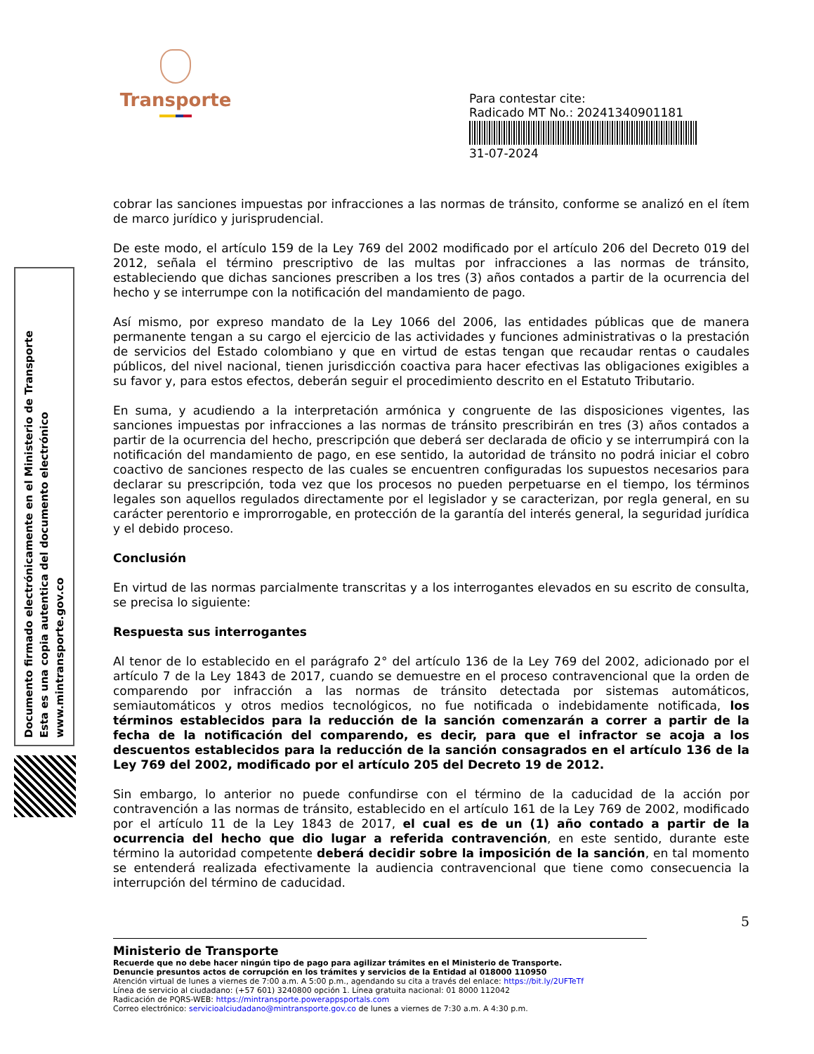Transporte
Para contestar cite:
Radicado MT No.: 20241340901181
31-07-2024
Documento firmado electrónicamente en el Ministerio de Transporte
Esta es una copia autentica del documento electrónico
www.mintransporte.gov.co
cobrar las sanciones impuestas por infracciones a las normas de tránsito, conforme se analizó en el ítem de marco jurídico y jurisprudencial.
De este modo, el artículo 159 de la Ley 769 del 2002 modificado por el artículo 206 del Decreto 019 del 2012, señala el término prescriptivo de las multas por infracciones a las normas de tránsito, estableciendo que dichas sanciones prescriben a los tres (3) años contados a partir de la ocurrencia del hecho y se interrumpe con la notificación del mandamiento de pago.
Así mismo, por expreso mandato de la Ley 1066 del 2006, las entidades públicas que de manera permanente tengan a su cargo el ejercicio de las actividades y funciones administrativas o la prestación de servicios del Estado colombiano y que en virtud de estas tengan que recaudar rentas o caudales públicos, del nivel nacional, tienen jurisdicción coactiva para hacer efectivas las obligaciones exigibles a su favor y, para estos efectos, deberán seguir el procedimiento descrito en el Estatuto Tributario.
En suma, y acudiendo a la interpretación armónica y congruente de las disposiciones vigentes, las sanciones impuestas por infracciones a las normas de tránsito prescribirán en tres (3) años contados a partir de la ocurrencia del hecho, prescripción que deberá ser declarada de oficio y se interrumpirá con la notificación del mandamiento de pago, en ese sentido, la autoridad de tránsito no podrá iniciar el cobro coactivo de sanciones respecto de las cuales se encuentren configuradas los supuestos necesarios para declarar su prescripción, toda vez que los procesos no pueden perpetuarse en el tiempo, los términos legales son aquellos regulados directamente por el legislador y se caracterizan, por regla general, en su carácter perentorio e improrrogable, en protección de la garantía del interés general, la seguridad jurídica y el debido proceso.
Conclusión
En virtud de las normas parcialmente transcritas y a los interrogantes elevados en su escrito de consulta, se precisa lo siguiente:
Respuesta sus interrogantes
Al tenor de lo establecido en el parágrafo 2° del artículo 136 de la Ley 769 del 2002, adicionado por el artículo 7 de la Ley 1843 de 2017, cuando se demuestre en el proceso contravencional que la orden de comparendo por infracción a las normas de tránsito detectada por sistemas automáticos, semiautomáticos y otros medios tecnológicos, no fue notificada o indebidamente notificada, los términos establecidos para la reducción de la sanción comenzarán a correr a partir de la fecha de la notificación del comparendo, es decir, para que el infractor se acoja a los descuentos establecidos para la reducción de la sanción consagrados en el artículo 136 de la Ley 769 del 2002, modificado por el artículo 205 del Decreto 19 de 2012.
Sin embargo, lo anterior no puede confundirse con el término de la caducidad de la acción por contravención a las normas de tránsito, establecido en el artículo 161 de la Ley 769 de 2002, modificado por el artículo 11 de la Ley 1843 de 2017, el cual es de un (1) año contado a partir de la ocurrencia del hecho que dio lugar a referida contravención, en este sentido, durante este término la autoridad competente deberá decidir sobre la imposición de la sanción, en tal momento se entenderá realizada efectivamente la audiencia contravencional que tiene como consecuencia la interrupción del término de caducidad.
5
Ministerio de Transporte
Recuerde que no debe hacer ningún tipo de pago para agilizar trámites en el Ministerio de Transporte.
Denuncie presuntos actos de corrupción en los trámites y servicios de la Entidad al 018000 110950
Atención virtual de lunes a viernes de 7:00 a.m. A 5:00 p.m., agendando su cita a través del enlace: https://bit.ly/2UFTeTf
Línea de servicio al ciudadano: (+57 601) 3240800 opción 1. Línea gratuita nacional: 01 8000 112042
Radicación de PQRS-WEB: https://mintransporte.powerappsportals.com
Correo electrónico: servicioalciudadano@mintransporte.gov.co de lunes a viernes de 7:30 a.m. A 4:30 p.m.